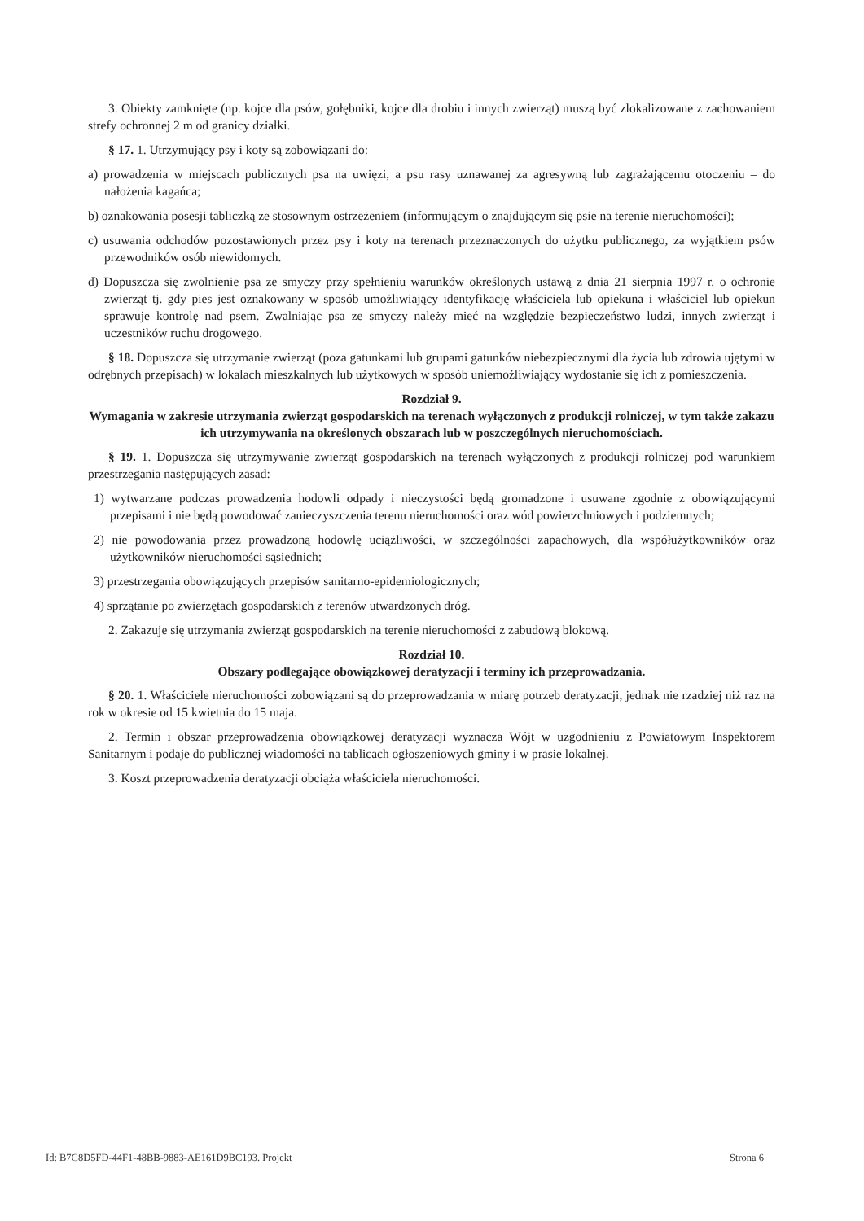3. Obiekty zamknięte (np. kojce dla psów, gołębniki, kojce dla drobiu i innych zwierząt) muszą być zlokalizowane z zachowaniem strefy ochronnej 2 m od granicy działki.
§ 17. 1. Utrzymujący psy i koty są zobowiązani do:
a) prowadzenia w miejscach publicznych psa na uwięzi, a psu rasy uznawanej za agresywną lub zagrażającemu otoczeniu – do nałożenia kagańca;
b) oznakowania posesji tabliczką ze stosownym ostrzeżeniem (informującym o znajdującym się psie na terenie nieruchomości);
c) usuwania odchodów pozostawionych przez psy i koty na terenach przeznaczonych do użytku publicznego, za wyjątkiem psów przewodników osób niewidomych.
d) Dopuszcza się zwolnienie psa ze smyczy przy spełnieniu warunków określonych ustawą z dnia 21 sierpnia 1997 r. o ochronie zwierząt tj. gdy pies jest oznakowany w sposób umożliwiający identyfikację właściciela lub opiekuna i właściciel lub opiekun sprawuje kontrolę nad psem. Zwalniając psa ze smyczy należy mieć na względzie bezpieczeństwo ludzi, innych zwierząt i uczestników ruchu drogowego.
§ 18. Dopuszcza się utrzymanie zwierząt (poza gatunkami lub grupami gatunków niebezpiecznymi dla życia lub zdrowia ujętymi w odrębnych przepisach) w lokalach mieszkalnych lub użytkowych w sposób uniemożliwiający wydostanie się ich z pomieszczenia.
Rozdział 9.
Wymagania w zakresie utrzymania zwierząt gospodarskich na terenach wyłączonych z produkcji rolniczej, w tym także zakazu ich utrzymywania na określonych obszarach lub w poszczególnych nieruchomościach.
§ 19. 1. Dopuszcza się utrzymywanie zwierząt gospodarskich na terenach wyłączonych z produkcji rolniczej pod warunkiem przestrzegania następujących zasad:
1) wytwarzane podczas prowadzenia hodowli odpady i nieczystości będą gromadzone i usuwane zgodnie z obowiązującymi przepisami i nie będą powodować zanieczyszczenia terenu nieruchomości oraz wód powierzchniowych i podziemnych;
2) nie powodowania przez prowadzoną hodowlę uciążliwości, w szczególności zapachowych, dla współużytkowników oraz użytkowników nieruchomości sąsiednich;
3) przestrzegania obowiązujących przepisów sanitarno-epidemiologicznych;
4) sprzątanie po zwierzętach gospodarskich z terenów utwardzonych dróg.
2. Zakazuje się utrzymania zwierząt gospodarskich na terenie nieruchomości z zabudową blokową.
Rozdział 10.
Obszary podlegające obowiązkowej deratyzacji i terminy ich przeprowadzania.
§ 20. 1. Właściciele nieruchomości zobowiązani są do przeprowadzania w miarę potrzeb deratyzacji, jednak nie rzadziej niż raz na rok w okresie od 15 kwietnia do 15 maja.
2. Termin i obszar przeprowadzenia obowiązkowej deratyzacji wyznacza Wójt w uzgodnieniu z Powiatowym Inspektorem Sanitarnym i podaje do publicznej wiadomości na tablicach ogłoszeniowych gminy i w prasie lokalnej.
3. Koszt przeprowadzenia deratyzacji obciąża właściciela nieruchomości.
Id: B7C8D5FD-44F1-48BB-9883-AE161D9BC193. Projekt Strona 6